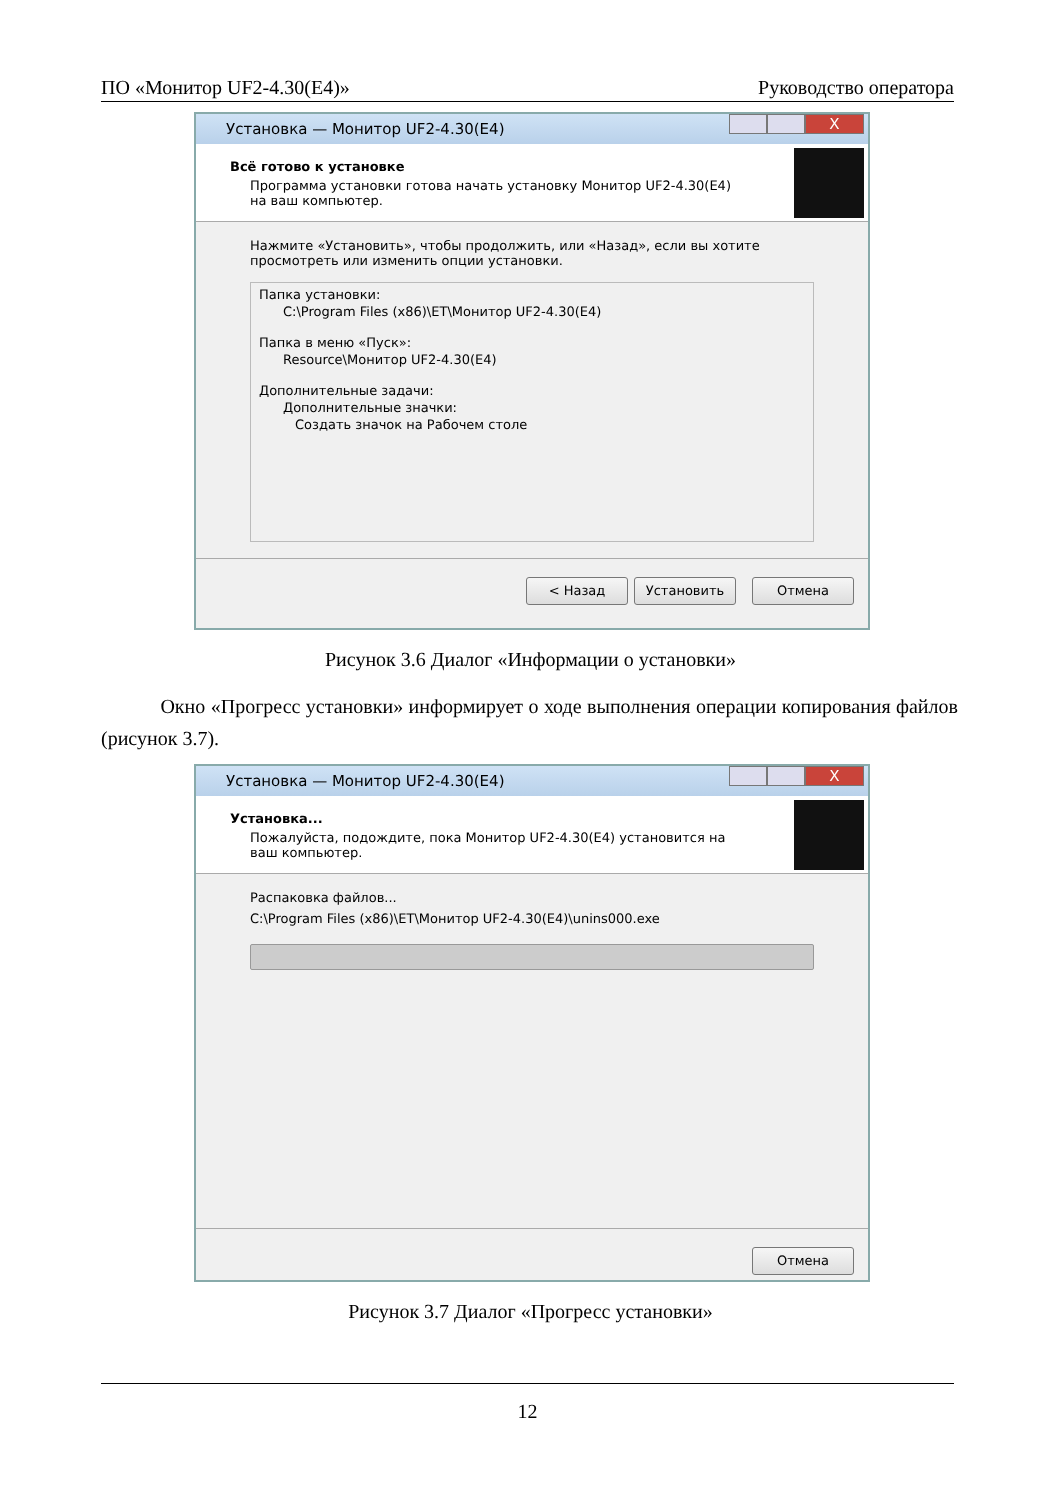ПО «Монитор UF2-4.30(E4)» Руководство оператора
Установка — Монитор UF2-4.30(E4)
X
Всё готово к установке
Программа установки готова начать установку Монитор UF2-4.30(E4) на ваш компьютер.
Нажмите «Установить», чтобы продолжить, или «Назад», если вы хотите просмотреть или изменить опции установки.
Папка установки:
C:\Program Files (x86)\ET\Монитор UF2-4.30(E4)
Папка в меню «Пуск»:
Resource\Монитор UF2-4.30(E4)
Дополнительные задачи:
Дополнительные значки:
Создать значок на Рабочем столе
< Назад Установить Отмена
Рисунок 3.6 Диалог «Информации о установки»
Окно «Прогресс установки» информирует о ходе выполнения операции копирования файлов (рисунок 3.7).
Установка — Монитор UF2-4.30(E4)
X
Установка...
Пожалуйста, подождите, пока Монитор UF2-4.30(E4) установится на ваш компьютер.
Распаковка файлов...
C:\Program Files (x86)\ET\Монитор UF2-4.30(E4)\unins000.exe
Отмена
Рисунок 3.7 Диалог «Прогресс установки»
12